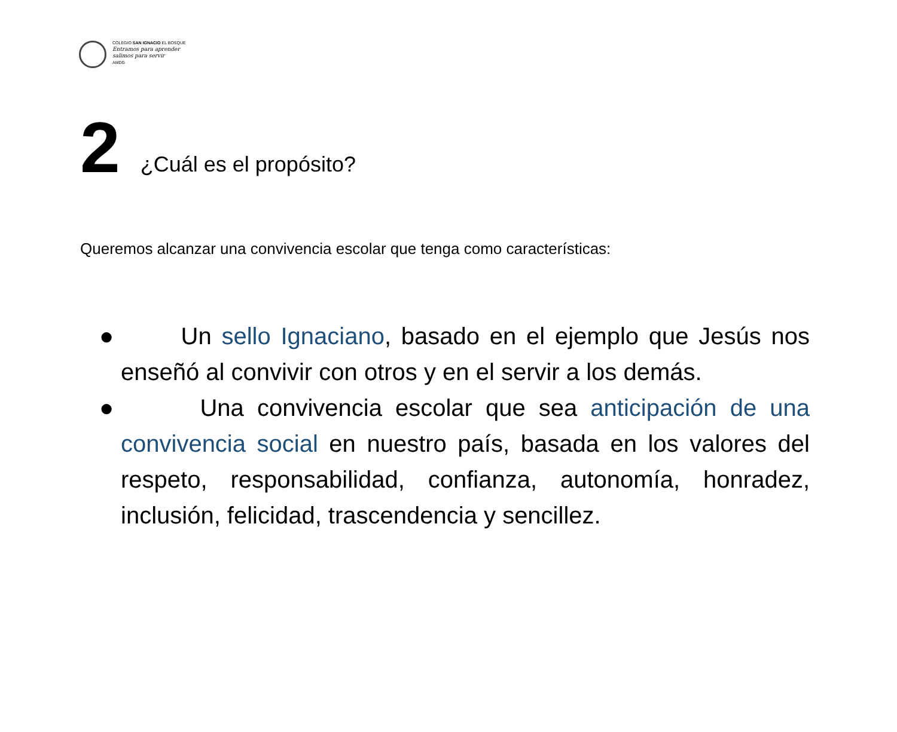COLEGIO SAN IGNACIO EL BOSQUE
Entramos para aprender
salimos para servir
AMDG
2
¿Cuál es el propósito?
Queremos alcanzar una convivencia escolar que tenga como características:
● Un sello Ignaciano, basado en el ejemplo que Jesús nos enseñó al convivir con otros y en el servir a los demás.
● Una convivencia escolar que sea anticipación de una convivencia social en nuestro país, basada en los valores del respeto, responsabilidad, confianza, autonomía, honradez, inclusión, felicidad, trascendencia y sencillez.